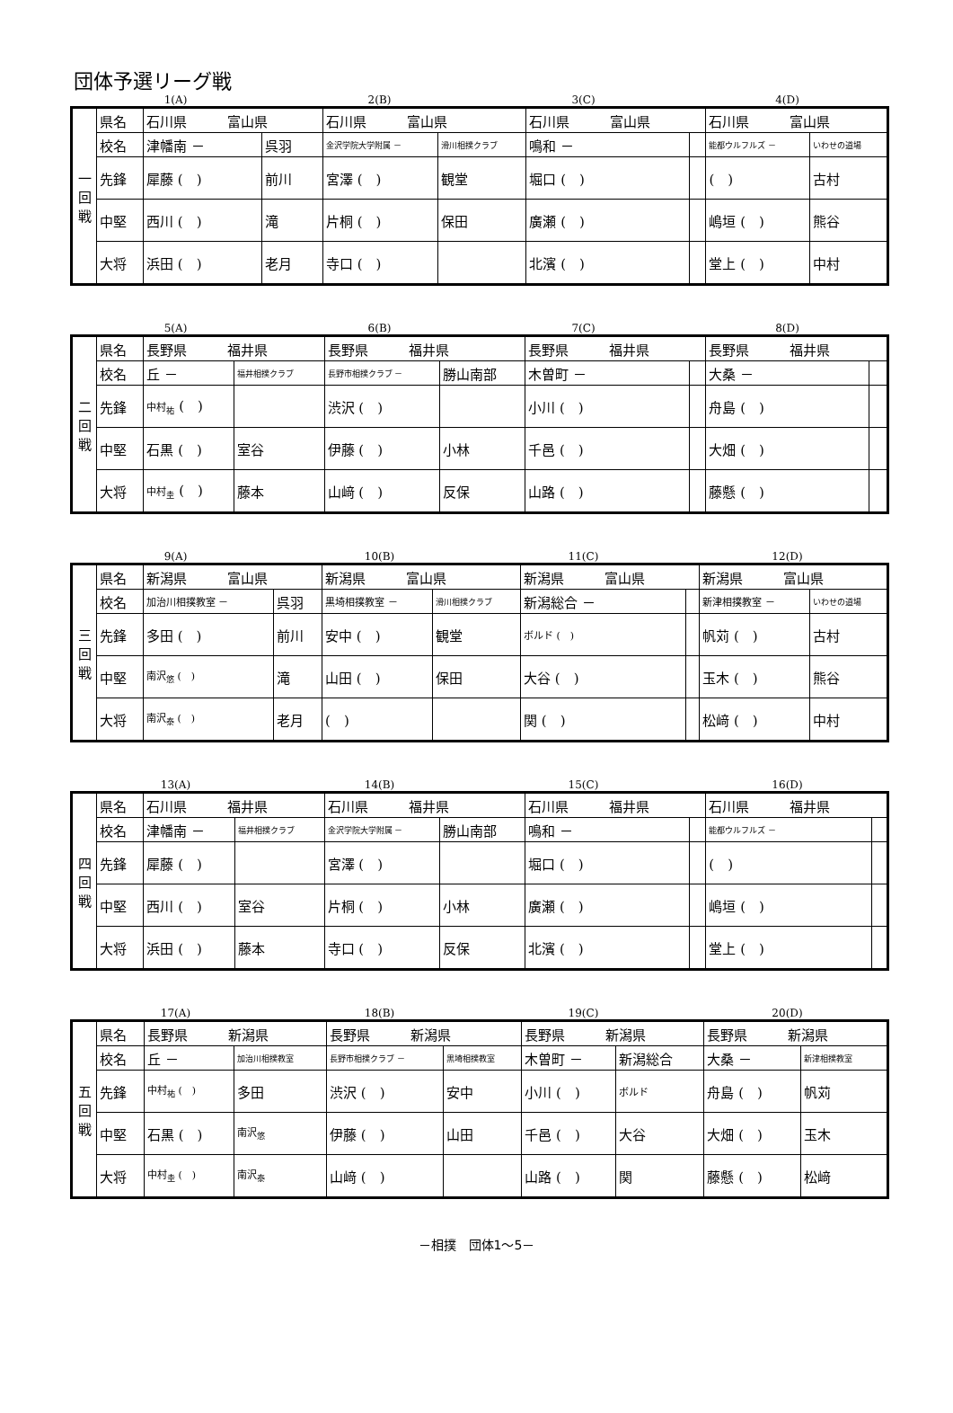団体予選リーグ戦
1(A) 2(B) 3(C) 4(D)
| 一 回 戦 | 県名 | 石川県 富山県 | | 石川県 富山県 | | 石川県 富山県 | | 石川県 富山県 | |
| | 校名 | 津幡南 － | 呉羽 | 金沢学院大学附属 － | 滑川相撲クラブ | 鳴和 － | | 能都ウルフルズ － | いわせの道場 |
| | 先鋒 | 犀藤 ( ) | 前川 | 宮澤 ( ) | 観堂 | 堀口 ( ) | | ( ) | 古村 |
| | 中堅 | 西川 ( ) | 滝 | 片桐 ( ) | 保田 | 廣瀬 ( ) | | 嶋垣 ( ) | 熊谷 |
| | 大将 | 浜田 ( ) | 老月 | 寺口 ( ) | | 北濱 ( ) | | 堂上 ( ) | 中村 |
5(A) 6(B) 7(C) 8(D)
| 二 回 戦 | 県名 | 長野県 福井県 | | 長野県 福井県 | | 長野県 福井県 | | 長野県 福井県 | |
| | 校名 | 丘 － | 福井相撲クラブ | 長野市相撲クラブ － | 勝山南部 | 木曽町 － | | 大桑 － | |
| | 先鋒 | 中村<sub>祐</sub> ( ) | | 渋沢 ( ) | | 小川 ( ) | | 舟島 ( ) | |
| | 中堅 | 石黒 ( ) | 室谷 | 伊藤 ( ) | 小林 | 千邑 ( ) | | 大畑 ( ) | |
| | 大将 | 中村<sub>圭</sub> ( ) | 藤本 | 山﨑 ( ) | 反保 | 山路 ( ) | | 藤懸 ( ) | |
9(A) 10(B) 11(C) 12(D)
| 三 回 戦 | 県名 | 新潟県 富山県 | | 新潟県 富山県 | | 新潟県 富山県 | | 新潟県 富山県 | |
| | 校名 | 加治川相撲教室 － | 呉羽 | 黒埼相撲教室 － | 滑川相撲クラブ | 新潟総合 － | | 新津相撲教室 － | いわせの道場 |
| | 先鋒 | 多田 ( ) | 前川 | 安中 ( ) | 観堂 | ボルド ( ) | | 帆苅 ( ) | 古村 |
| | 中堅 | 南沢<sub>悠</sub> ( ) | 滝 | 山田 ( ) | 保田 | 大谷 ( ) | | 玉木 ( ) | 熊谷 |
| | 大将 | 南沢<sub>泰</sub> ( ) | 老月 | ( ) | | 関 ( ) | | 松﨑 ( ) | 中村 |
13(A) 14(B) 15(C) 16(D)
| 四 回 戦 | 県名 | 石川県 福井県 | | 石川県 福井県 | | 石川県 福井県 | | 石川県 福井県 | |
| | 校名 | 津幡南 － | 福井相撲クラブ | 金沢学院大学附属 － | 勝山南部 | 鳴和 － | | 能都ウルフルズ － | |
| | 先鋒 | 犀藤 ( ) | | 宮澤 ( ) | | 堀口 ( ) | | ( ) | |
| | 中堅 | 西川 ( ) | 室谷 | 片桐 ( ) | 小林 | 廣瀬 ( ) | | 嶋垣 ( ) | |
| | 大将 | 浜田 ( ) | 藤本 | 寺口 ( ) | 反保 | 北濱 ( ) | | 堂上 ( ) | |
17(A) 18(B) 19(C) 20(D)
| 五 回 戦 | 県名 | 長野県 新潟県 | | 長野県 新潟県 | | 長野県 新潟県 | | 長野県 新潟県 | |
| | 校名 | 丘 － | 加治川相撲教室 | 長野市相撲クラブ － | 黒埼相撲教室 | 木曽町 － | 新潟総合 | 大桑 － | 新津相撲教室 |
| | 先鋒 | 中村<sub>祐</sub> ( ) | 多田 | 渋沢 ( ) | 安中 | 小川 ( ) | ボルド | 舟島 ( ) | 帆苅 |
| | 中堅 | 石黒 ( ) | 南沢<sub>悠</sub> | 伊藤 ( ) | 山田 | 千邑 ( ) | 大谷 | 大畑 ( ) | 玉木 |
| | 大将 | 中村<sub>圭</sub> ( ) | 南沢<sub>泰</sub> | 山﨑 ( ) | | 山路 ( ) | 関 | 藤懸 ( ) | 松﨑 |
－相撲　団体1～5－